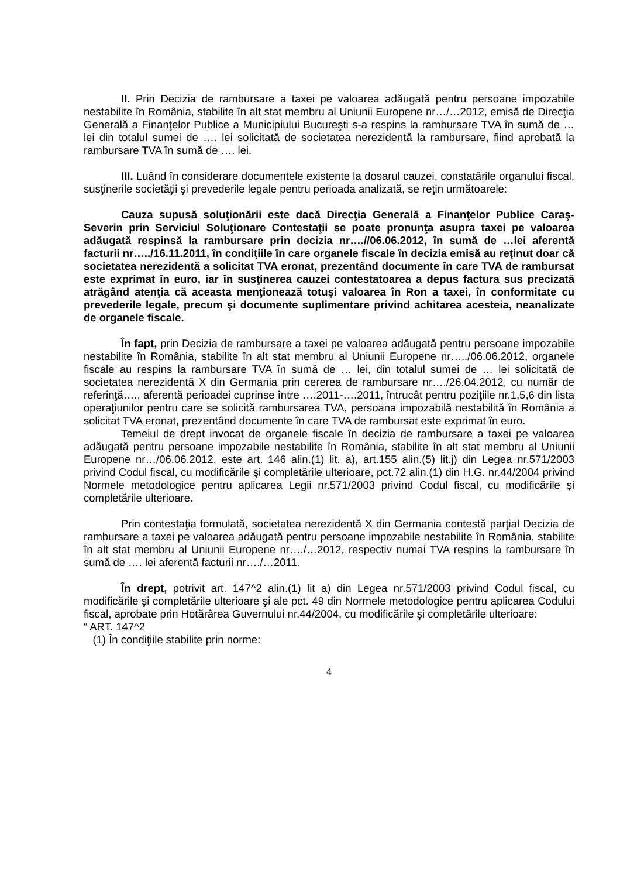II. Prin Decizia de rambursare a taxei pe valoarea adăugată pentru persoane impozabile nestabilite în România, stabilite în alt stat membru al Uniunii Europene nr…/…2012, emisă de Direcţia Generală a Finanţelor Publice a Municipiului Bucureşti s-a respins la rambursare TVA în sumă de … lei din totalul sumei de …. lei solicitată de societatea nerezidentă la rambursare, fiind aprobată la rambursare TVA în sumă de …. lei.
III. Luând în considerare documentele existente la dosarul cauzei, constatările organului fiscal, susţinerile societăţii şi prevederile legale pentru perioada analizată, se reţin următoarele:
Cauza supusă soluţionării este dacă Direcţia Generală a Finanţelor Publice Caraş-Severin prin Serviciul Soluţionare Contestaţii se poate pronunţa asupra taxei pe valoarea adăugată respinsă la rambursare prin decizia nr….//06.06.2012, în sumă de …lei aferentă facturii nr…../16.11.2011, în condiţiile în care organele fiscale în decizia emisă au reţinut doar că societatea nerezidentă a solicitat TVA eronat, prezentând documente în care TVA de rambursat este exprimat în euro, iar în susţinerea cauzei contestatoarea a depus factura sus precizată atrăgând atenţia că aceasta menţionează totuşi valoarea în Ron a taxei, în conformitate cu prevederile legale, precum şi documente suplimentare privind achitarea acesteia, neanalizate de organele fiscale.
În fapt, prin Decizia de rambursare a taxei pe valoarea adăugată pentru persoane impozabile nestabilite în România, stabilite în alt stat membru al Uniunii Europene nr…../06.06.2012, organele fiscale au respins la rambursare TVA în sumă de … lei, din totalul sumei de … lei solicitată de societatea nerezidentă X din Germania prin cererea de rambursare nr…./26.04.2012, cu număr de referinţă…., aferentă perioadei cuprinse între ….2011-….2011, întrucât pentru poziţiile nr.1,5,6 din lista operaţiunilor pentru care se solicită rambursarea TVA, persoana impozabilă nestabilită în România a solicitat TVA eronat, prezentând documente în care TVA de rambursat este exprimat în euro.
Temeiul de drept invocat de organele fiscale în decizia de rambursare a taxei pe valoarea adăugată pentru persoane impozabile nestabilite în România, stabilite în alt stat membru al Uniunii Europene nr…/06.06.2012, este art. 146 alin.(1) lit. a), art.155 alin.(5) lit.j) din Legea nr.571/2003 privind Codul fiscal, cu modificările şi completările ulterioare, pct.72 alin.(1) din H.G. nr.44/2004 privind Normele metodologice pentru aplicarea Legii nr.571/2003 privind Codul fiscal, cu modificările şi completările ulterioare.
Prin contestaţia formulată, societatea nerezidentă X din Germania contestă parţial Decizia de rambursare a taxei pe valoarea adăugată pentru persoane impozabile nestabilite în România, stabilite în alt stat membru al Uniunii Europene nr…./…2012, respectiv numai TVA respins la rambursare în sumă de …. lei aferentă facturii nr…./…2011.
În drept, potrivit art. 147^2 alin.(1) lit a) din Legea nr.571/2003 privind Codul fiscal, cu modificările şi completările ulterioare şi ale pct. 49 din Normele metodologice pentru aplicarea Codului fiscal, aprobate prin Hotărârea Guvernului nr.44/2004, cu modificările şi completările ulterioare:
“ ART. 147^2
(1) În condiţiile stabilite prin norme:
4